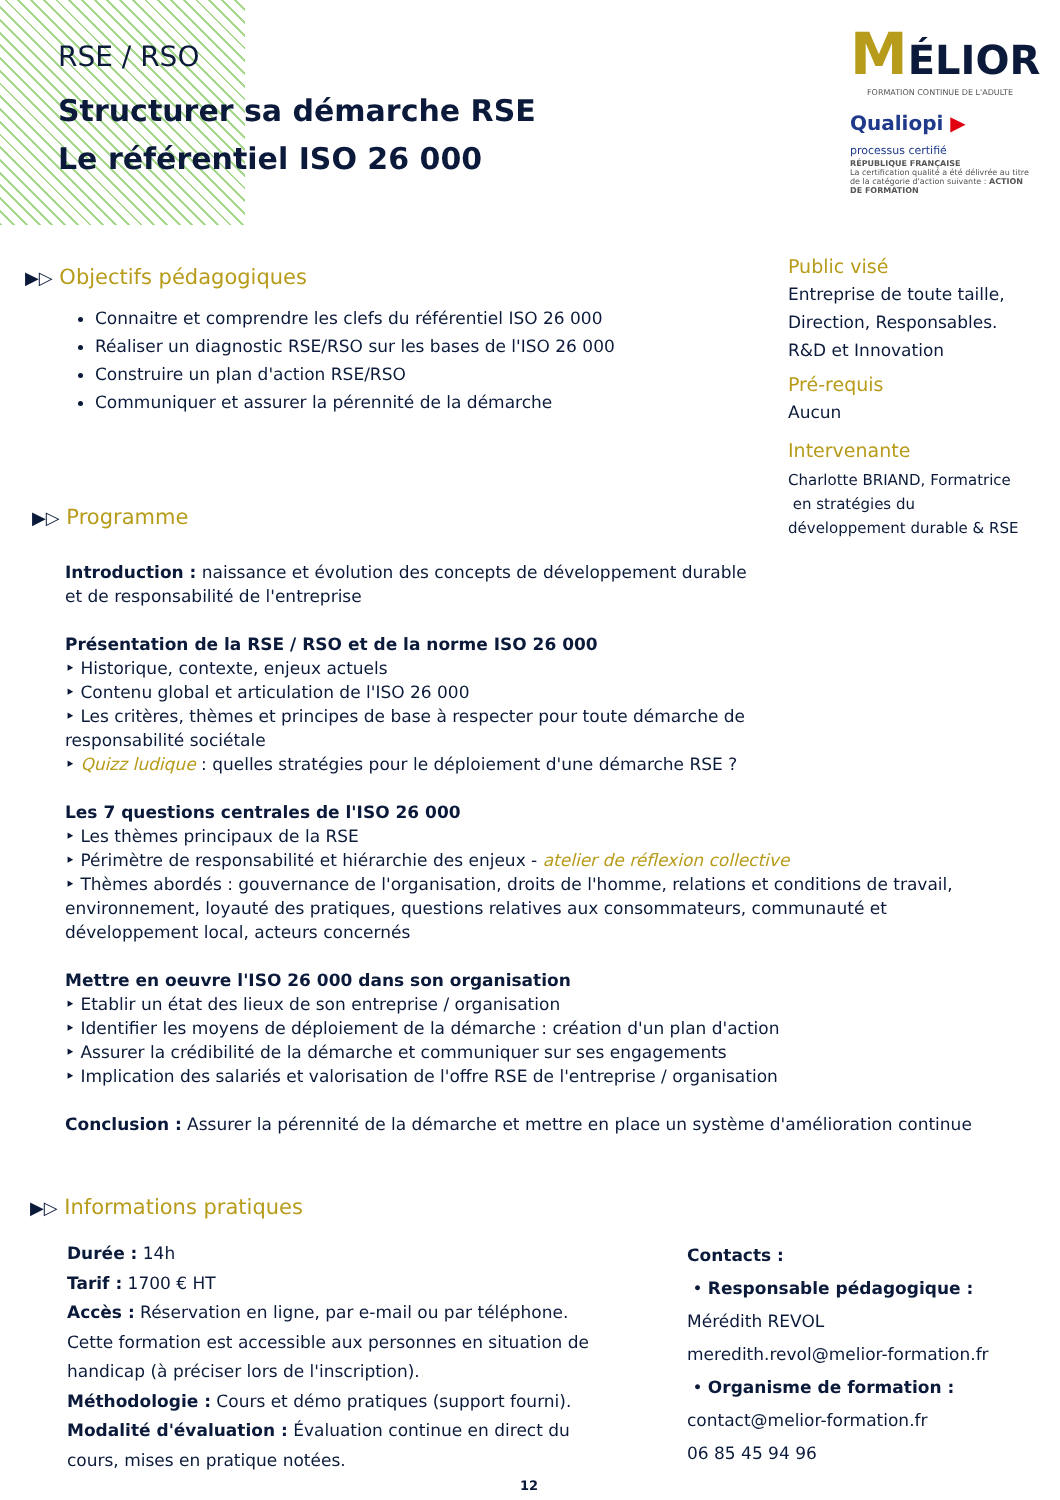RSE / RSO
Structurer sa démarche RSE
Le référentiel ISO 26 000
MÉLIOR
FORMATION CONTINUE DE L'ADULTE
Qualiopi ▶
processus certifié
RÉPUBLIQUE FRANÇAISE
La certification qualité a été délivrée au titre de la catégorie d'action suivante : ACTION DE FORMATION
▶▷ Objectifs pédagogiques
Connaitre et comprendre les clefs du référentiel ISO 26 000
Réaliser un diagnostic RSE/RSO sur les bases de l'ISO 26 000
Construire un plan d'action RSE/RSO
Communiquer et assurer la pérennité de la démarche
Public visé
Entreprise de toute taille,
Direction, Responsables.
R&D et Innovation
Pré-requis
Aucun
Intervenante
Charlotte BRIAND, Formatrice
en stratégies du
développement durable & RSE
▶▷ Programme
Introduction : naissance et évolution des concepts de développement durable
et de responsabilité de l'entreprise
Présentation de la RSE / RSO et de la norme ISO 26 000
‣ Historique, contexte, enjeux actuels
‣ Contenu global et articulation de l'ISO 26 000
‣ Les critères, thèmes et principes de base à respecter pour toute démarche de
responsabilité sociétale
‣ Quizz ludique : quelles stratégies pour le déploiement d'une démarche RSE ?
Les 7 questions centrales de l'ISO 26 000
‣ Les thèmes principaux de la RSE
‣ Périmètre de responsabilité et hiérarchie des enjeux - atelier de réflexion collective
‣ Thèmes abordés : gouvernance de l'organisation, droits de l'homme, relations et conditions de travail,
environnement, loyauté des pratiques, questions relatives aux consommateurs, communauté et
développement local, acteurs concernés
Mettre en oeuvre l'ISO 26 000 dans son organisation
‣ Etablir un état des lieux de son entreprise / organisation
‣ Identifier les moyens de déploiement de la démarche : création d'un plan d'action
‣ Assurer la crédibilité de la démarche et communiquer sur ses engagements
‣ Implication des salariés et valorisation de l'offre RSE de l'entreprise / organisation
Conclusion : Assurer la pérennité de la démarche et mettre en place un système d'amélioration continue
▶▷ Informations pratiques
Durée : 14h
Tarif : 1700 € HT
Accès : Réservation en ligne, par e-mail ou par téléphone.
Cette formation est accessible aux personnes en situation de
handicap (à préciser lors de l'inscription).
Méthodologie : Cours et démo pratiques (support fourni).
Modalité d'évaluation : Évaluation continue en direct du
cours, mises en pratique notées.
Contacts :
• Responsable pédagogique :
Mérédith REVOL
meredith.revol@melior-formation.fr
• Organisme de formation :
contact@melior-formation.fr
06 85 45 94 96
12